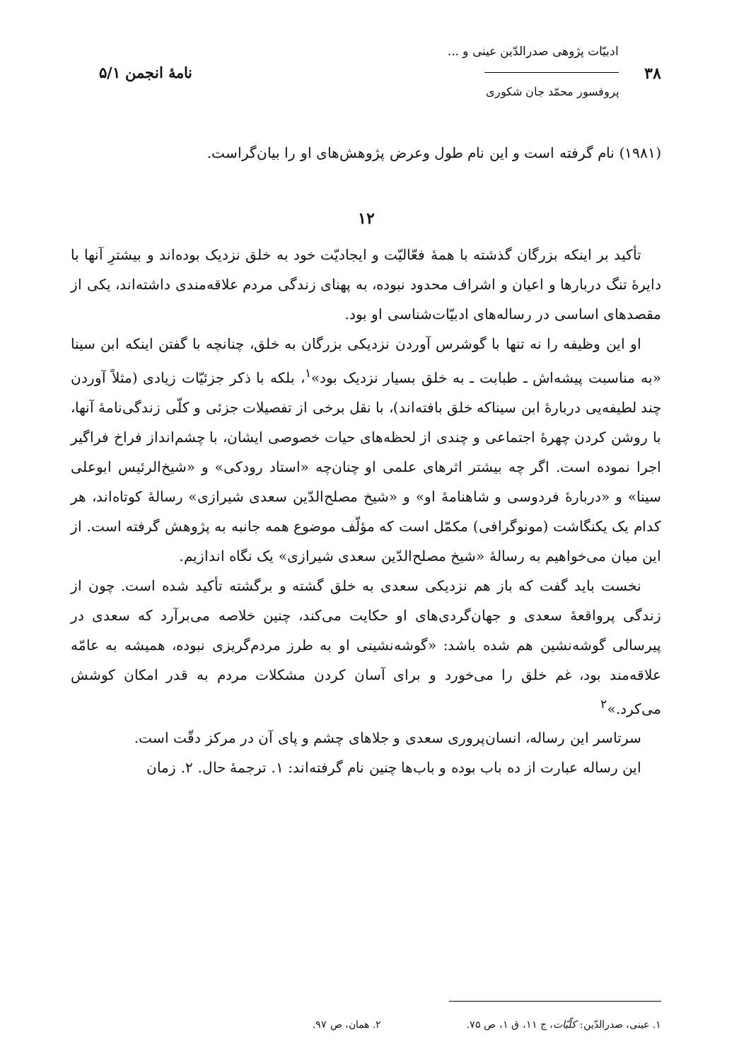۳۸
ادبیّات پژوهی صدرالدّین عینی و ...
پروفسور محمّد جان شکوری
نامهٔ انجمن ۵/۱
(۱۹۸۱) نام گرفته است و این نام طول وعرض پژوهش‌های او را بیان‌گراست.
۱۲
تأکید بر اینکه بزرگان گذشته با همهٔ فعّالیّت و ایجادیّت خود به خلق نزدیک بوده‌اند و بیشترِ آنها با دایرهٔ تنگ دربارها و اعیان و اشراف محدود نبوده، به پهنای زندگی مردم علاقه‌مندی داشته‌اند، یکی از مقصدهای اساسی در رساله‌های ادبیّات‌شناسی او بود.
او این وظیفه را نه تنها با گوشرس آوردن نزدیکی بزرگان به خلق، چنانچه با گفتن اینکه ابن سینا «به مناسبت پیشه‌اش ـ طبابت ـ به خلق بسیار نزدیک بود»<sup>۱</sup>، بلکه با ذکر جزئیّات زیادی (مثلاً آوردن چند لطیفه‌یی دربارهٔ ابن سیناکه خلق بافته‌اند)، با نقل برخی از تفصیلات جزئی و کلّی زندگی‌نامهٔ آنها، با روشن کردن چهرهٔ اجتماعی و چندی از لحظه‌های حیات خصوصی ایشان، با چشم‌انداز فراخ فراگیر اجرا نموده است. اگر چه بیشتر اثرهای علمی او چنان‌چه «استاد رودکی» و «شیخ‌الرئیس ابوعلی سینا» و «دربارهٔ فردوسی و شاهنامهٔ او» و «شیخ مصلح‌الدّین سعدی شیرازی» رسالهٔ کوتاه‌اند، هر کدام یک یکنگاشت (مونوگرافی) مکمّل است که مؤلّف موضوع همه جانبه به پژوهش گرفته است. از این میان می‌خواهیم به رسالهٔ «شیخ مصلح‌الدّین سعدی شیرازی» یک نگاه اندازیم.
نخست باید گفت که باز هم نزدیکی سعدی به خلق گشته و برگشته تأکید شده است. چون از زندگی پرواقعهٔ سعدی و جهان‌گردی‌های او حکایت می‌کند، چنین خلاصه می‌برآرد که سعدی در پیرسالی گوشه‌نشین هم شده باشد: «گوشه‌نشینی او به طرز مردم‌گریزی نبوده، همیشه به عامّه علاقه‌مند بود، غم خلق را می‌خورد و برای آسان کردن مشکلات مردم به قدر امکان کوشش می‌کرد.»<sup>۲</sup>
سرتاسر این رساله، انسان‌پروری سعدی و جلاهای چشم و پای آن در مرکز دقّت است.
این رساله عبارت از ده باب بوده و باب‌ها چنین نام گرفته‌اند: ۱. ترجمهٔ حال. ۲. زمان
۱. عینی، صدرالدّین: کلّیّات، ج ۱۱، ق ۱، ص ۷۵.
۲. همان، ص ۹۷.